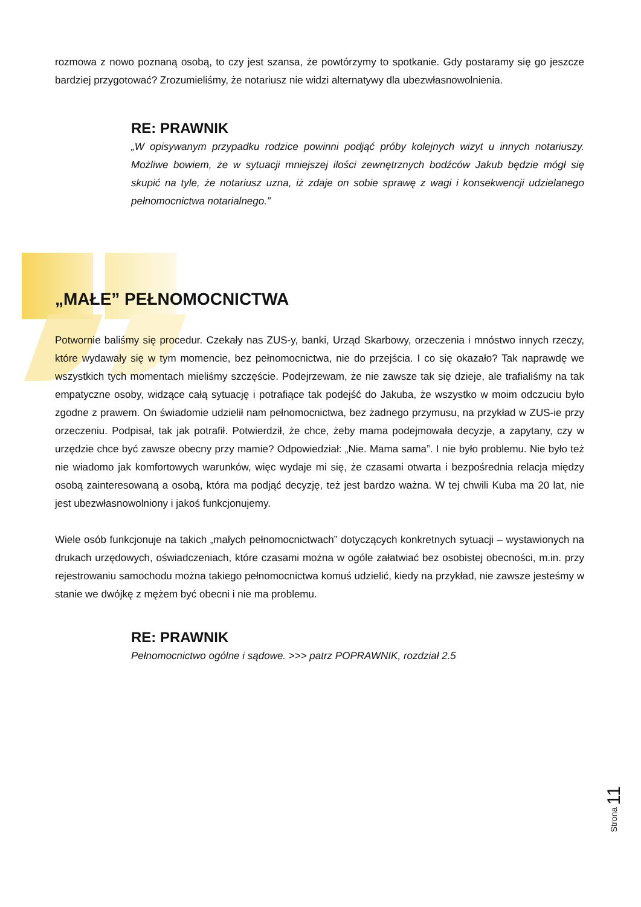rozmowa z nowo poznaną osobą, to czy jest szansa, że powtórzymy to spotkanie. Gdy postaramy się go jeszcze bardziej przygotować? Zrozumieliśmy, że notariusz nie widzi alternatywy dla ubezwłasnowolnienia.
RE: PRAWNIK
„W opisywanym przypadku rodzice powinni podjąć próby kolejnych wizyt u innych notariuszy. Możliwe bowiem, że w sytuacji mniejszej ilości zewnętrznych bodźców Jakub będzie mógł się skupić na tyle, że notariusz uzna, iż zdaje on sobie sprawę z wagi i konsekwencji udzielanego pełnomocnictwa notarialnego.”
„MAŁE” PEŁNOMOCNICTWA
Potwornie baliśmy się procedur. Czekały nas ZUS-y, banki, Urząd Skarbowy, orzeczenia i mnóstwo innych rzeczy, które wydawały się w tym momencie, bez pełnomocnictwa, nie do przejścia. I co się okazało? Tak naprawdę we wszystkich tych momentach mieliśmy szczęście. Podejrzewam, że nie zawsze tak się dzieje, ale trafialiśmy na tak empatyczne osoby, widzące całą sytuację i potrafiące tak podejść do Jakuba, że wszystko w moim odczuciu było zgodne z prawem. On świadomie udzielił nam pełnomocnictwa, bez żadnego przymusu, na przykład w ZUS-ie przy orzeczeniu. Podpisał, tak jak potrafił. Potwierdził, że chce, żeby mama podejmowała decyzje, a zapytany, czy w urzędzie chce być zawsze obecny przy mamie? Odpowiedział: „Nie. Mama sama”. I nie było problemu. Nie było też nie wiadomo jak komfortowych warunków, więc wydaje mi się, że czasami otwarta i bezpośrednia relacja między osobą zainteresowaną a osobą, która ma podjąć decyzję, też jest bardzo ważna. W tej chwili Kuba ma 20 lat, nie jest ubezwłasnowolniony i jakoś funkcjonujemy.
Wiele osób funkcjonuje na takich „małych pełnomocnictwach” dotyczących konkretnych sytuacji – wystawionych na drukach urzędowych, oświadczeniach, które czasami można w ogóle załatwiać bez osobistej obecności, m.in. przy rejestrowaniu samochodu można takiego pełnomocnictwa komuś udzielić, kiedy na przykład, nie zawsze jesteśmy w stanie we dwójkę z mężem być obecni i nie ma problemu.
RE: PRAWNIK
Pełnomocnictwo ogólne i sądowe. >>> patrz POPRAWNIK, rozdział 2.5
Strona 11